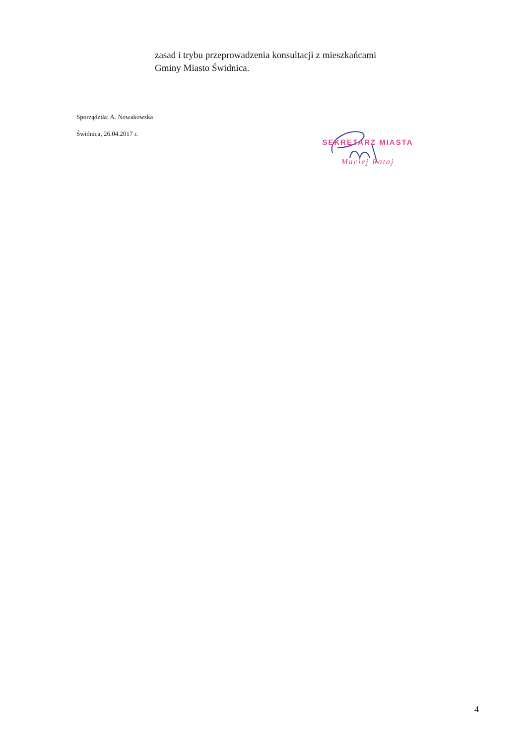zasad i trybu przeprowadzenia konsultacji z mieszkańcami
Gminy Miasto Świdnica.
Sporządziła: A. Nowakowska
Świdnica, 26.04.2017 r.
SEKRETARZ MIASTA
Maciej Rataj
4